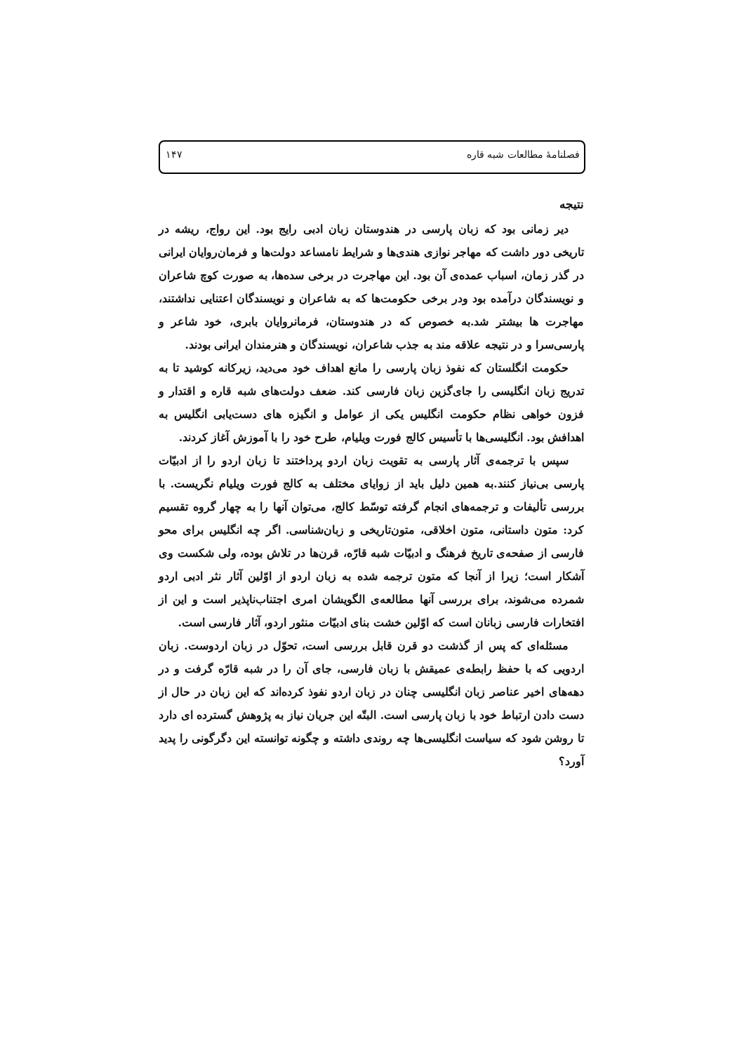فصلنامهٔ مطالعات شبه قاره ۱۴۷
نتیجه
دیر زمانی بود که زبان پارسی در هندوستان زبان ادبی رایج بود. این رواج، ریشه در تاریخی دور داشت که مهاجر نوازی هندی‌ها و شرایط نامساعد دولت‌ها و فرمان‌روایان ایرانی در گذر زمان، اسباب عمده‌ی آن بود. این مهاجرت در برخی سده‌ها، به صورت کوچ شاعران و نویسندگان درآمده بود ودر برخی حکومت‌ها که به شاعران و نویسندگان اعتنایی نداشتند، مهاجرت ها بیشتر شد.به خصوص که در هندوستان، فرمانروایان بابری، خود شاعر و پارسی‌سرا و در نتیجه علاقه مند به جذب شاعران، نویسندگان و هنرمندان ایرانی بودند.
حکومت انگلستان که نفوذ زبان پارسی را مانع اهداف خود می‌دید، زیرکانه کوشید تا به تدریج زبان انگلیسی را جای‌گزین زبان فارسی کند. ضعف دولت‌های شبه قاره و اقتدار و فزون خواهی نظام حکومت انگلیس یکی از عوامل و انگیزه های دست‌یابی انگلیس به اهدافش بود. انگلیسی‌ها با تأسیس کالج فورت ویلیام، طرح خود را با آموزش آغاز کردند.
سپس با ترجمه‌ی آثار پارسی به تقویت زبان اردو پرداختند تا زبان اردو را از ادبیّات پارسی بی‌نیاز کنند.به همین دلیل باید از زوایای مختلف به کالج فورت ویلیام نگریست. با بررسی تألیفات و ترجمه‌های انجام گرفته توسّط کالج، می‌توان آنها را به چهار گروه تقسیم کرد: متون داستانی، متون اخلاقی، متون‌تاریخی و زبان‌شناسی. اگر چه انگلیس برای محو فارسی از صفحه‌ی تاریخ فرهنگ و ادبیّات شبه قارّه، قرن‌ها در تلاش بوده، ولی شکست وی آشکار است؛ زیرا از آنجا که متون ترجمه شده به زبان اردو از اوّلین آثار نثر ادبی اردو شمرده می‌شوند، برای بررسی آنها مطالعه‌ی الگویشان امری اجتناب‌ناپذیر است و این از افتخارات فارسی زبانان است که اوّلین خشت بنای ادبیّات منثور اردو، آثار فارسی است.
مسئله‌ای که پس از گذشت دو قرن قابل بررسی است، تحوّل در زبان اردوست. زبان اردویی که با حفظ رابطه‌ی عمیقش با زبان فارسی، جای آن را در شبه قارّه گرفت و در دهه‌های اخیر عناصر زبان انگلیسی چنان در زبان اردو نفوذ کرده‌اند که این زبان در حال از دست دادن ارتباط خود با زبان پارسی است. البتّه این جریان نیاز به پژوهش گسترده ای دارد تا روشن شود که سیاست انگلیسی‌ها چه روندی داشته و چگونه توانسته این دگرگونی را پدید آورد؟